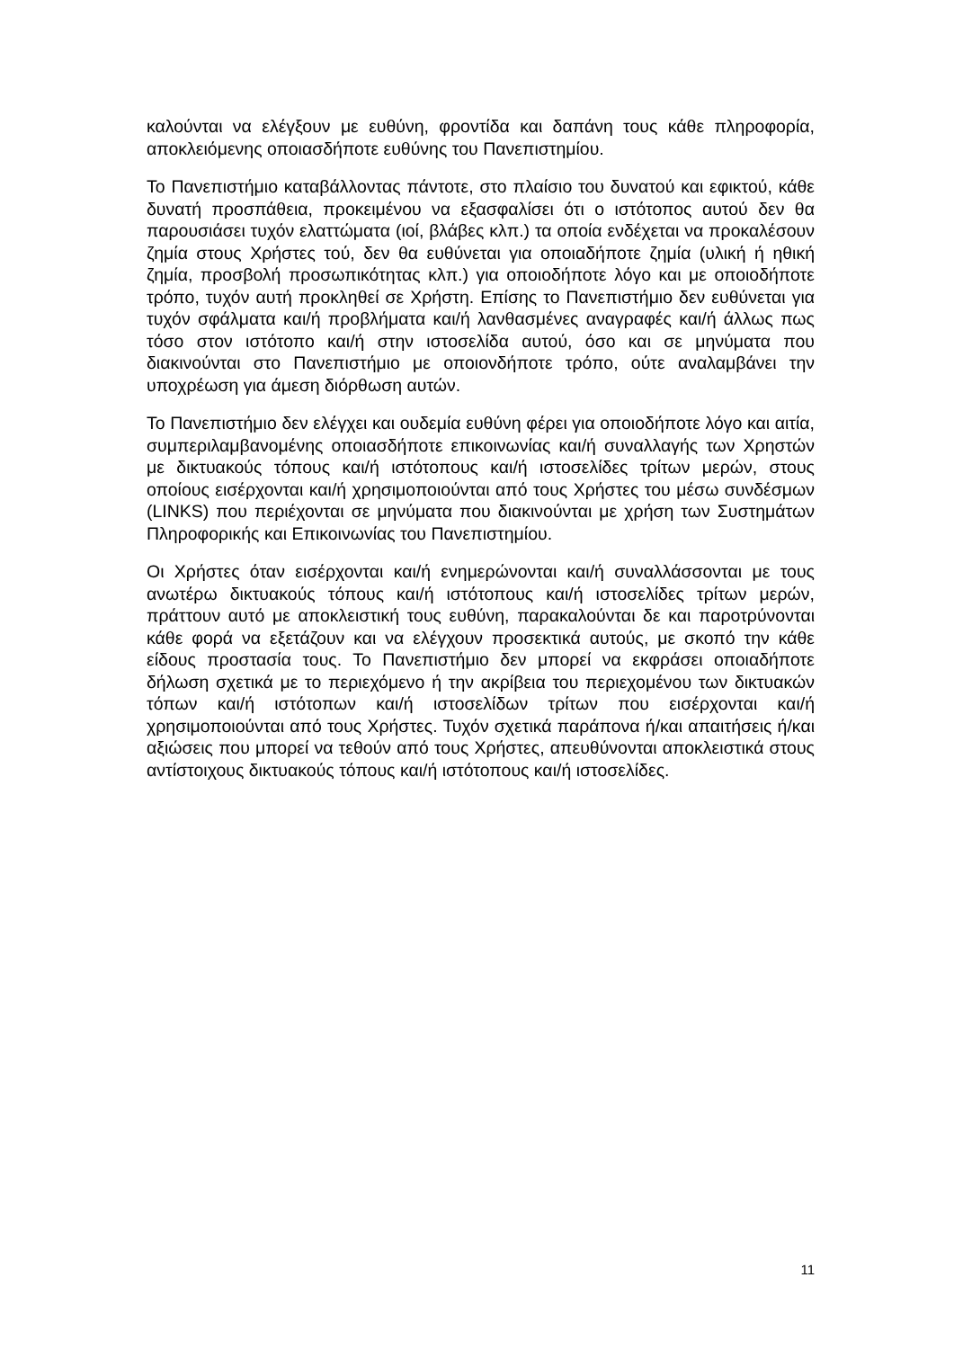καλούνται να ελέγξουν με ευθύνη, φροντίδα και δαπάνη τους κάθε πληροφορία, αποκλειόμενης οποιασδήποτε ευθύνης του Πανεπιστημίου.
Το Πανεπιστήμιο καταβάλλοντας πάντοτε, στο πλαίσιο του δυνατού και εφικτού, κάθε δυνατή προσπάθεια, προκειμένου να εξασφαλίσει ότι ο ιστότοπος αυτού δεν θα παρουσιάσει τυχόν ελαττώματα (ιοί, βλάβες κλπ.) τα οποία ενδέχεται να προκαλέσουν ζημία στους Χρήστες τού, δεν θα ευθύνεται για οποιαδήποτε ζημία (υλική ή ηθική ζημία, προσβολή προσωπικότητας κλπ.) για οποιοδήποτε λόγο και με οποιοδήποτε τρόπο, τυχόν αυτή προκληθεί σε Χρήστη. Επίσης το Πανεπιστήμιο δεν ευθύνεται για τυχόν σφάλματα και/ή προβλήματα και/ή λανθασμένες αναγραφές και/ή άλλως πως τόσο στον ιστότοπο και/ή στην ιστοσελίδα αυτού, όσο και σε μηνύματα που διακινούνται στο Πανεπιστήμιο με οποιονδήποτε τρόπο, ούτε αναλαμβάνει την υποχρέωση για άμεση διόρθωση αυτών.
Το Πανεπιστήμιο δεν ελέγχει και ουδεμία ευθύνη φέρει για οποιοδήποτε λόγο και αιτία, συμπεριλαμβανομένης οποιασδήποτε επικοινωνίας και/ή συναλλαγής των Χρηστών με δικτυακούς τόπους και/ή ιστότοπους και/ή ιστοσελίδες τρίτων μερών, στους οποίους εισέρχονται και/ή χρησιμοποιούνται από τους Χρήστες του μέσω συνδέσμων (LINKS) που περιέχονται σε μηνύματα που διακινούνται με χρήση των Συστημάτων Πληροφορικής και Επικοινωνίας του Πανεπιστημίου.
Οι Χρήστες όταν εισέρχονται και/ή ενημερώνονται και/ή συναλλάσσονται με τους ανωτέρω δικτυακούς τόπους και/ή ιστότοπους και/ή ιστοσελίδες τρίτων μερών, πράττουν αυτό με αποκλειστική τους ευθύνη, παρακαλούνται δε και παροτρύνονται κάθε φορά να εξετάζουν και να ελέγχουν προσεκτικά αυτούς, με σκοπό την κάθε είδους προστασία τους. Το Πανεπιστήμιο δεν μπορεί να εκφράσει οποιαδήποτε δήλωση σχετικά με το περιεχόμενο ή την ακρίβεια του περιεχομένου των δικτυακών τόπων και/ή ιστότοπων και/ή ιστοσελίδων τρίτων που εισέρχονται και/ή χρησιμοποιούνται από τους Χρήστες. Τυχόν σχετικά παράπονα ή/και απαιτήσεις ή/και αξιώσεις που μπορεί να τεθούν από τους Χρήστες, απευθύνονται αποκλειστικά στους αντίστοιχους δικτυακούς τόπους και/ή ιστότοπους και/ή ιστοσελίδες.
11